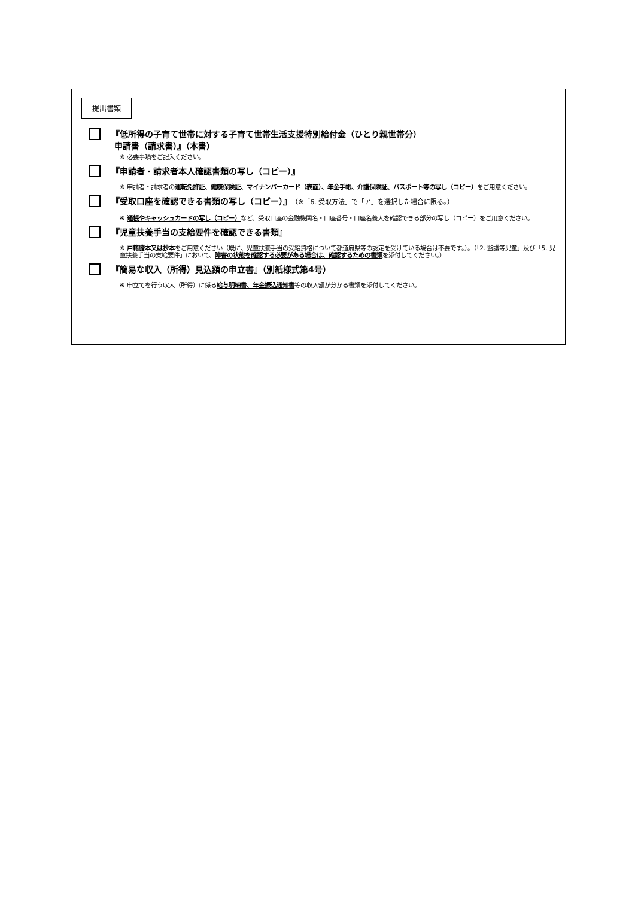提出書類
『低所得の子育て世帯に対する子育て世帯生活支援特別給付金（ひとり親世帯分）
申請書（請求書）』（本書）
※ 必要事項をご記入ください。
『申請者・請求者本人確認書類の写し（コピー）』
※ 申請者・請求者の運転免許証、健康保険証、マイナンバーカード（表面）、年金手帳、介護保険証、パスポート等の写し（コピー）をご用意ください。
『受取口座を確認できる書類の写し（コピー）』（※「6. 受取方法」で「ア」を選択した場合に限る。）
※ 通帳やキャッシュカードの写し（コピー）など、受取口座の金融機関名・口座番号・口座名義人を確認できる部分の写し（コピー）をご用意ください。
『児童扶養手当の支給要件を確認できる書類』
※ 戸籍謄本又は抄本をご用意ください（既に、児童扶養手当の受給資格について都道府県等の認定を受けている場合は不要です。）。（「2. 監護等児童」及び「5. 児童扶養手当の支給要件」において、障害の状態を確認する必要がある場合は、確認するための書類を添付してください。）
『簡易な収入（所得）見込額の申立書』（別紙様式第4号）
※ 申立てを行う収入（所得）に係る給与明細書、年金振込通知書等の収入額が分かる書類を添付してください。